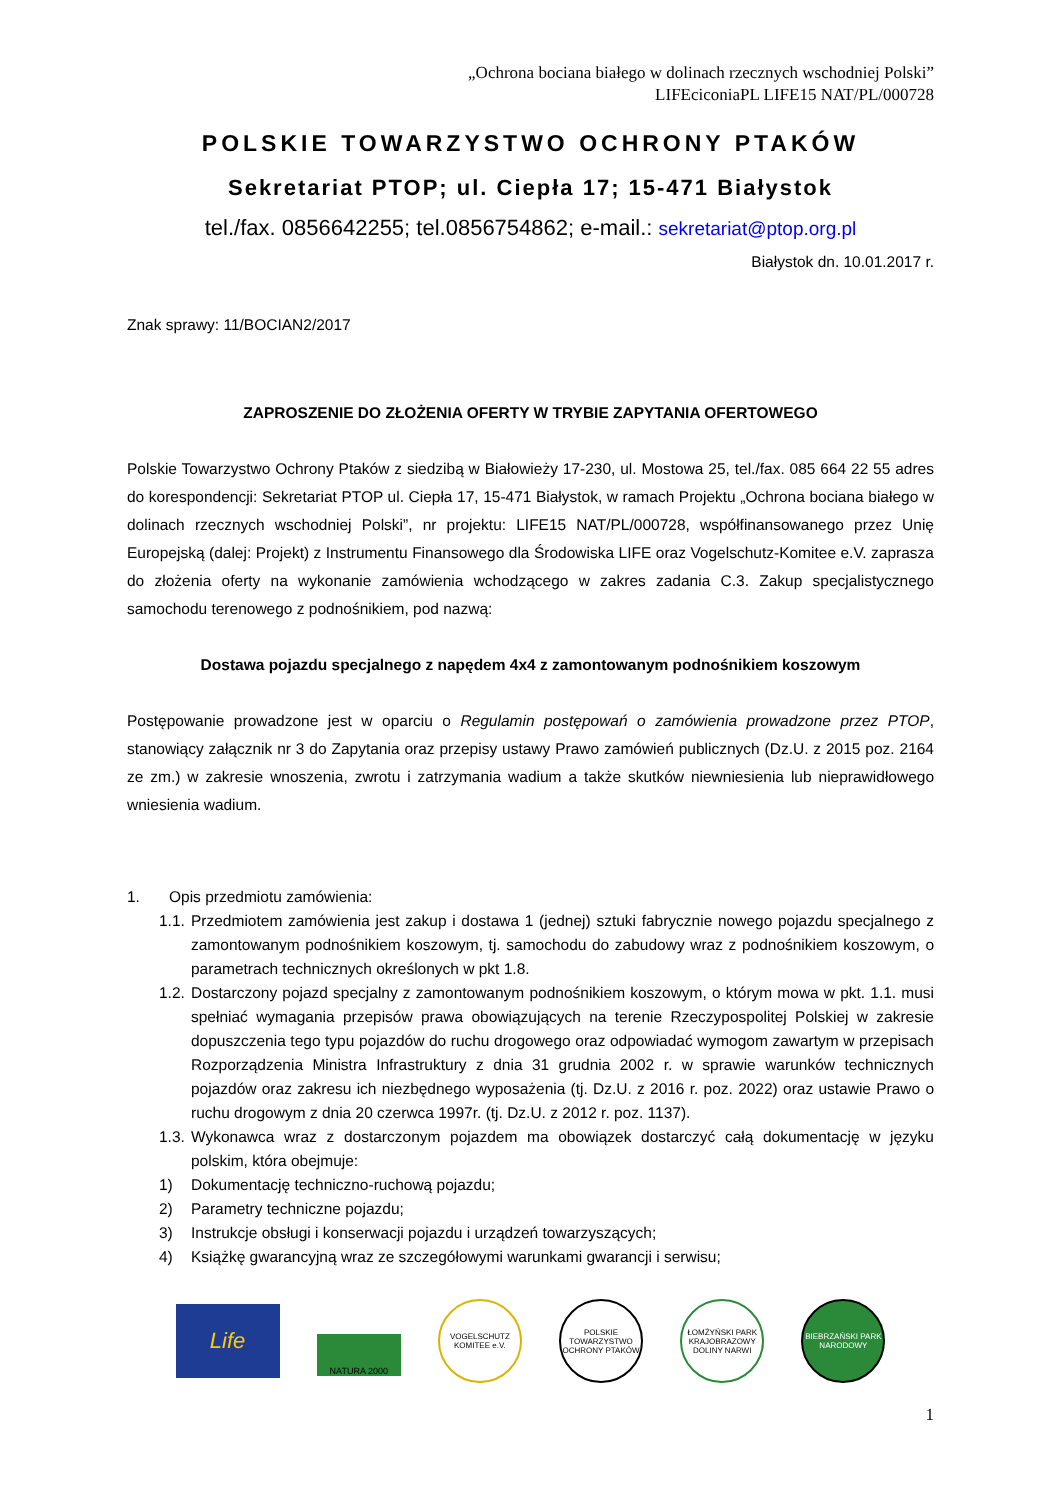„Ochrona bociana białego w dolinach rzecznych wschodniej Polski”
LIFEciconiaPL LIFE15 NAT/PL/000728
POLSKIE TOWARZYSTWO OCHRONY PTAKÓW
Sekretariat PTOP; ul. Ciepła 17; 15-471 Białystok
tel./fax. 0856642255; tel.0856754862; e-mail.: sekretariat@ptop.org.pl
Białystok dn. 10.01.2017 r.
Znak sprawy: 11/BOCIAN2/2017
ZAPROSZENIE DO ZŁOŻENIA OFERTY W TRYBIE ZAPYTANIA OFERTOWEGO
Polskie Towarzystwo Ochrony Ptaków z siedzibą w Białowieży 17-230, ul. Mostowa 25, tel./fax. 085 664 22 55 adres do korespondencji: Sekretariat PTOP ul. Ciepła 17, 15-471 Białystok, w ramach Projektu „Ochrona bociana białego w dolinach rzecznych wschodniej Polski”, nr projektu: LIFE15 NAT/PL/000728, współfinansowanego przez Unię Europejską (dalej: Projekt) z Instrumentu Finansowego dla Środowiska LIFE oraz Vogelschutz-Komitee e.V. zaprasza do złożenia oferty na wykonanie zamówienia wchodzącego w zakres zadania C.3. Zakup specjalistycznego samochodu terenowego z podnośnikiem, pod nazwą:
Dostawa pojazdu specjalnego z napędem 4x4 z zamontowanym podnośnikiem koszowym
Postępowanie prowadzone jest w oparciu o Regulamin postępowań o zamówienia prowadzone przez PTOP, stanowiący załącznik nr 3 do Zapytania oraz przepisy ustawy Prawo zamówień publicznych (Dz.U. z 2015 poz. 2164 ze zm.) w zakresie wnoszenia, zwrotu i zatrzymania wadium a także skutków niewniesienia lub nieprawidłowego wniesienia wadium.
1. Opis przedmiotu zamówienia:
1.1. Przedmiotem zamówienia jest zakup i dostawa 1 (jednej) sztuki fabrycznie nowego pojazdu specjalnego z zamontowanym podnośnikiem koszowym, tj. samochodu do zabudowy wraz z podnośnikiem koszowym, o parametrach technicznych określonych w pkt 1.8.
1.2. Dostarczony pojazd specjalny z zamontowanym podnośnikiem koszowym, o którym mowa w pkt. 1.1. musi spełniać wymagania przepisów prawa obowiązujących na terenie Rzeczypospolitej Polskiej w zakresie dopuszczenia tego typu pojazdów do ruchu drogowego oraz odpowiadać wymogom zawartym w przepisach Rozporządzenia Ministra Infrastruktury z dnia 31 grudnia 2002 r. w sprawie warunków technicznych pojazdów oraz zakresu ich niezbędnego wyposażenia (tj. Dz.U. z 2016 r. poz. 2022) oraz ustawie Prawo o ruchu drogowym z dnia 20 czerwca 1997r. (tj. Dz.U. z 2012 r. poz. 1137).
1.3. Wykonawca wraz z dostarczonym pojazdem ma obowiązek dostarczyć całą dokumentację w języku polskim, która obejmuje:
1) Dokumentację techniczno-ruchową pojazdu;
2) Parametry techniczne pojazdu;
3) Instrukcje obsługi i konserwacji pojazdu i urządzeń towarzyszących;
4) Książkę gwarancyjną wraz ze szczegółowymi warunkami gwarancji i serwisu;
Life
NATURA 2000
VOGELSCHUTZ KOMITEE e.V.
POLSKIE TOWARZYSTWO OCHRONY PTAKÓW
ŁOMŻYŃSKI PARK KRAJOBRAZOWY DOLINY NARWI
BIEBRZAŃSKI PARK NARODOWY
1